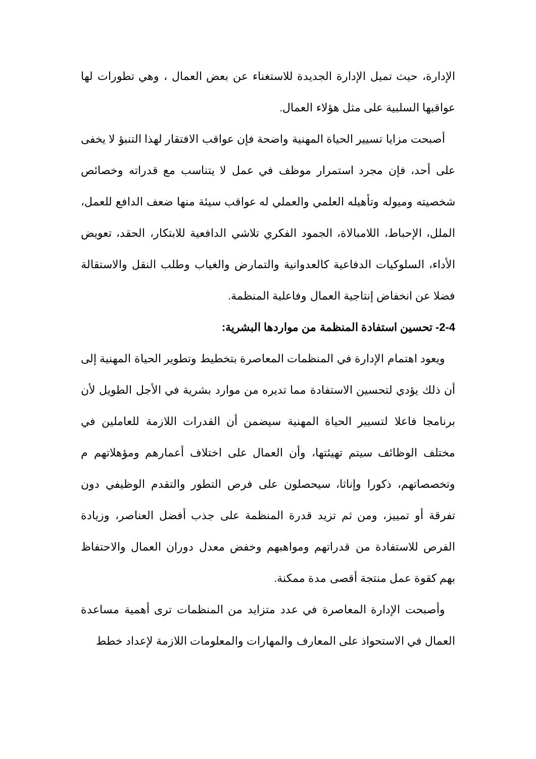الإدارة، حيث تميل الإدارة الجديدة للاستغناء عن بعض العمال ، وهي تطورات لها عواقبها السلبية على مثل هؤلاء العمال.
أصبحت مزايا تسيير الحياة المهنية واضحة فإن عواقب الافتقار لهذا التنبؤ لا يخفى على أحد، فإن مجرد استمرار موظف في عمل لا يتناسب مع قدراته وخصائص شخصيته وميوله وتأهيله العلمي والعملي له عواقب سيئة منها ضعف الدافع للعمل، الملل، الإحباط، اللامبالاة، الجمود الفكري تلاشي الدافعية للابتكار، الحقد، تعويض الأداء، السلوكيات الدفاعية كالعدوانية والتمارض والغياب وطلب النقل والاستقالة فضلا عن انخفاض إنتاجية العمال وفاعلية المنظمة.
2-4- تحسين استفادة المنظمة من مواردها البشرية:
ويعود اهتمام الإدارة في المنظمات المعاصرة بتخطيط وتطوير الحياة المهنية إلى أن ذلك يؤدي لتحسين الاستفادة مما تديره من موارد بشرية في الأجل الطويل لأن برنامجا فاعلا لتسيير الحياة المهنية سيضمن أن القدرات اللازمة للعاملين في مختلف الوظائف سيتم تهيئتها، وأن العمال على اختلاف أعمارهم ومؤهلاتهم م وتخصصاتهم، ذكورا وإناثا، سيحصلون على فرص التطور والتقدم الوظيفي دون تفرقة أو تمييز، ومن ثم تزيد قدرة المنظمة على جذب أفضل العناصر، وزيادة الفرص للاستفادة من قدراتهم ومواهبهم وخفض معدل دوران العمال والاحتفاظ بهم كقوة عمل منتجة أقصى مدة ممكنة.
وأصبحت الإدارة المعاصرة في عدد متزايد من المنظمات ترى أهمية مساعدة العمال في الاستحواذ على المعارف والمهارات والمعلومات اللازمة لإعداد خطط